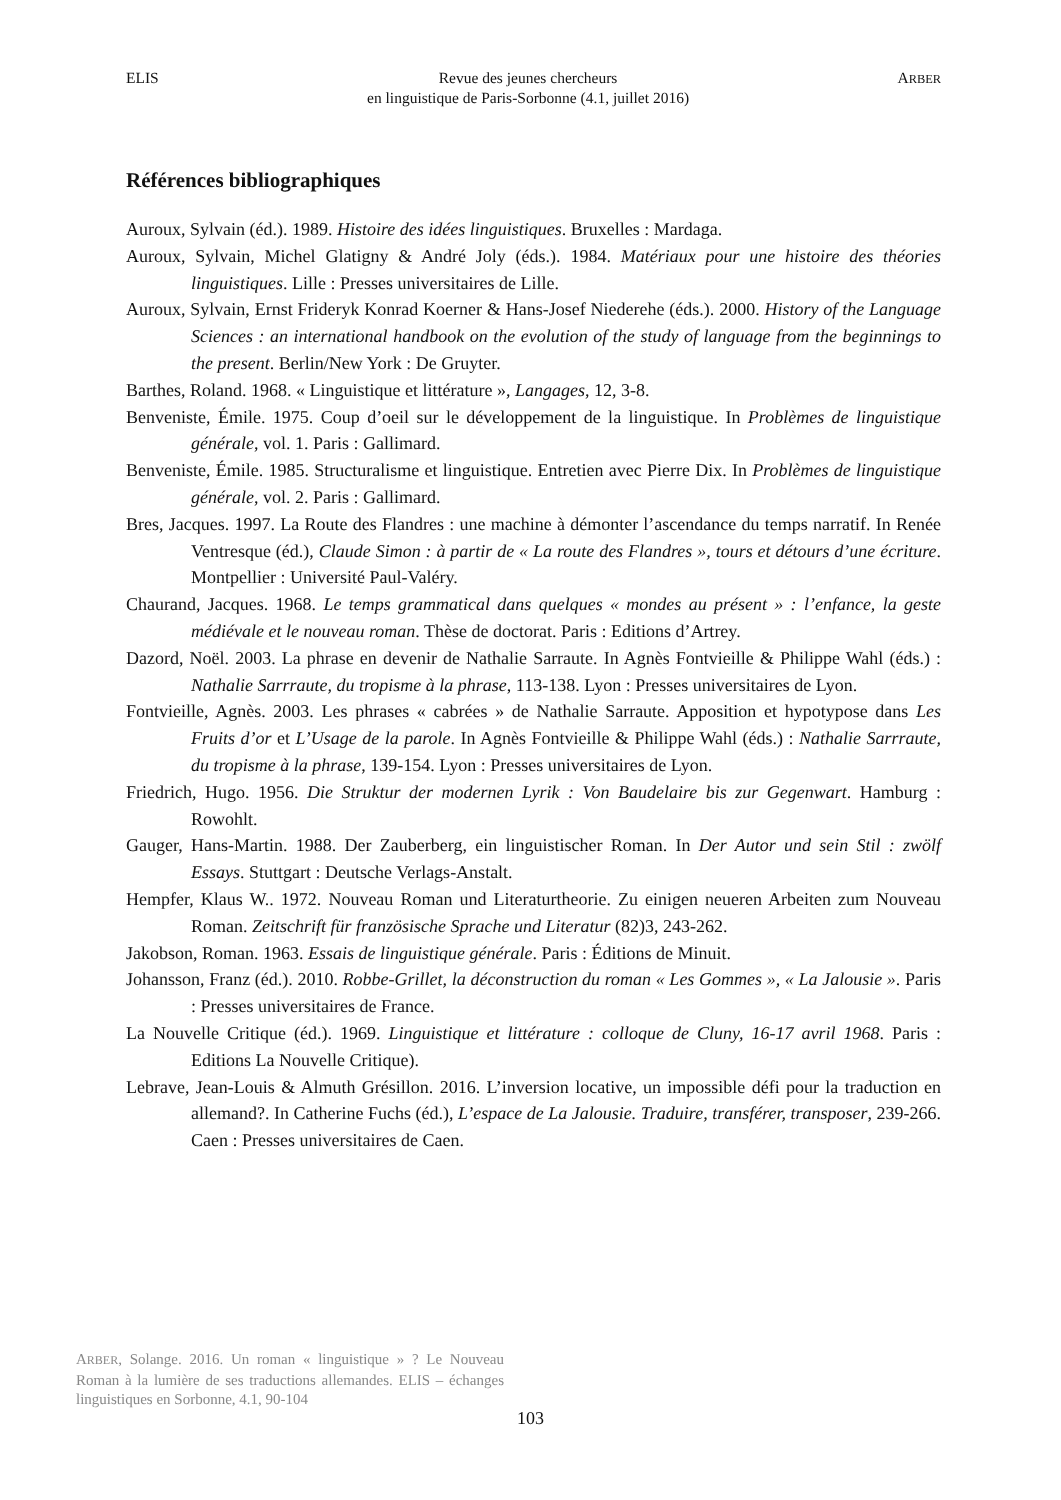ELIS Revue des jeunes chercheurs
en linguistique de Paris-Sorbonne (4.1, juillet 2016) ARBER
Références bibliographiques
Auroux, Sylvain (éd.). 1989. Histoire des idées linguistiques. Bruxelles : Mardaga.
Auroux, Sylvain, Michel Glatigny & André Joly (éds.). 1984. Matériaux pour une histoire des théories linguistiques. Lille : Presses universitaires de Lille.
Auroux, Sylvain, Ernst Frideryk Konrad Koerner & Hans-Josef Niederehe (éds.). 2000. History of the Language Sciences : an international handbook on the evolution of the study of language from the beginnings to the present. Berlin/New York : De Gruyter.
Barthes, Roland. 1968. « Linguistique et littérature », Langages, 12, 3-8.
Benveniste, Émile. 1975. Coup d’oeil sur le développement de la linguistique. In Problèmes de linguistique générale, vol. 1. Paris : Gallimard.
Benveniste, Émile. 1985. Structuralisme et linguistique. Entretien avec Pierre Dix. In Problèmes de linguistique générale, vol. 2. Paris : Gallimard.
Bres, Jacques. 1997. La Route des Flandres : une machine à démonter l’ascendance du temps narratif. In Renée Ventresque (éd.), Claude Simon : à partir de « La route des Flandres », tours et détours d’une écriture. Montpellier : Université Paul-Valéry.
Chaurand, Jacques. 1968. Le temps grammatical dans quelques « mondes au présent » : l’enfance, la geste médiévale et le nouveau roman. Thèse de doctorat. Paris : Editions d’Artrey.
Dazord, Noël. 2003. La phrase en devenir de Nathalie Sarraute. In Agnès Fontvieille & Philippe Wahl (éds.) : Nathalie Sarrraute, du tropisme à la phrase, 113-138. Lyon : Presses universitaires de Lyon.
Fontvieille, Agnès. 2003. Les phrases « cabrées » de Nathalie Sarraute. Apposition et hypotypose dans Les Fruits d’or et L’Usage de la parole. In Agnès Fontvieille & Philippe Wahl (éds.) : Nathalie Sarrraute, du tropisme à la phrase, 139-154. Lyon : Presses universitaires de Lyon.
Friedrich, Hugo. 1956. Die Struktur der modernen Lyrik : Von Baudelaire bis zur Gegenwart. Hamburg : Rowohlt.
Gauger, Hans-Martin. 1988. Der Zauberberg, ein linguistischer Roman. In Der Autor und sein Stil : zwölf Essays. Stuttgart : Deutsche Verlags-Anstalt.
Hempfer, Klaus W.. 1972. Nouveau Roman und Literaturtheorie. Zu einigen neueren Arbeiten zum Nouveau Roman. Zeitschrift für französische Sprache und Literatur (82)3, 243-262.
Jakobson, Roman. 1963. Essais de linguistique générale. Paris : Éditions de Minuit.
Johansson, Franz (éd.). 2010. Robbe-Grillet, la déconstruction du roman « Les Gommes », « La Jalousie ». Paris : Presses universitaires de France.
La Nouvelle Critique (éd.). 1969. Linguistique et littérature : colloque de Cluny, 16-17 avril 1968. Paris : Editions La Nouvelle Critique).
Lebrave, Jean-Louis & Almuth Grésillon. 2016. L’inversion locative, un impossible défi pour la traduction en allemand?. In Catherine Fuchs (éd.), L’espace de La Jalousie. Traduire, transférer, transposer, 239-266. Caen : Presses universitaires de Caen.
ARBER, Solange. 2016. Un roman « linguistique » ? Le Nouveau Roman à la lumière de ses traductions allemandes. ELIS – échanges linguistiques en Sorbonne, 4.1, 90-104
103